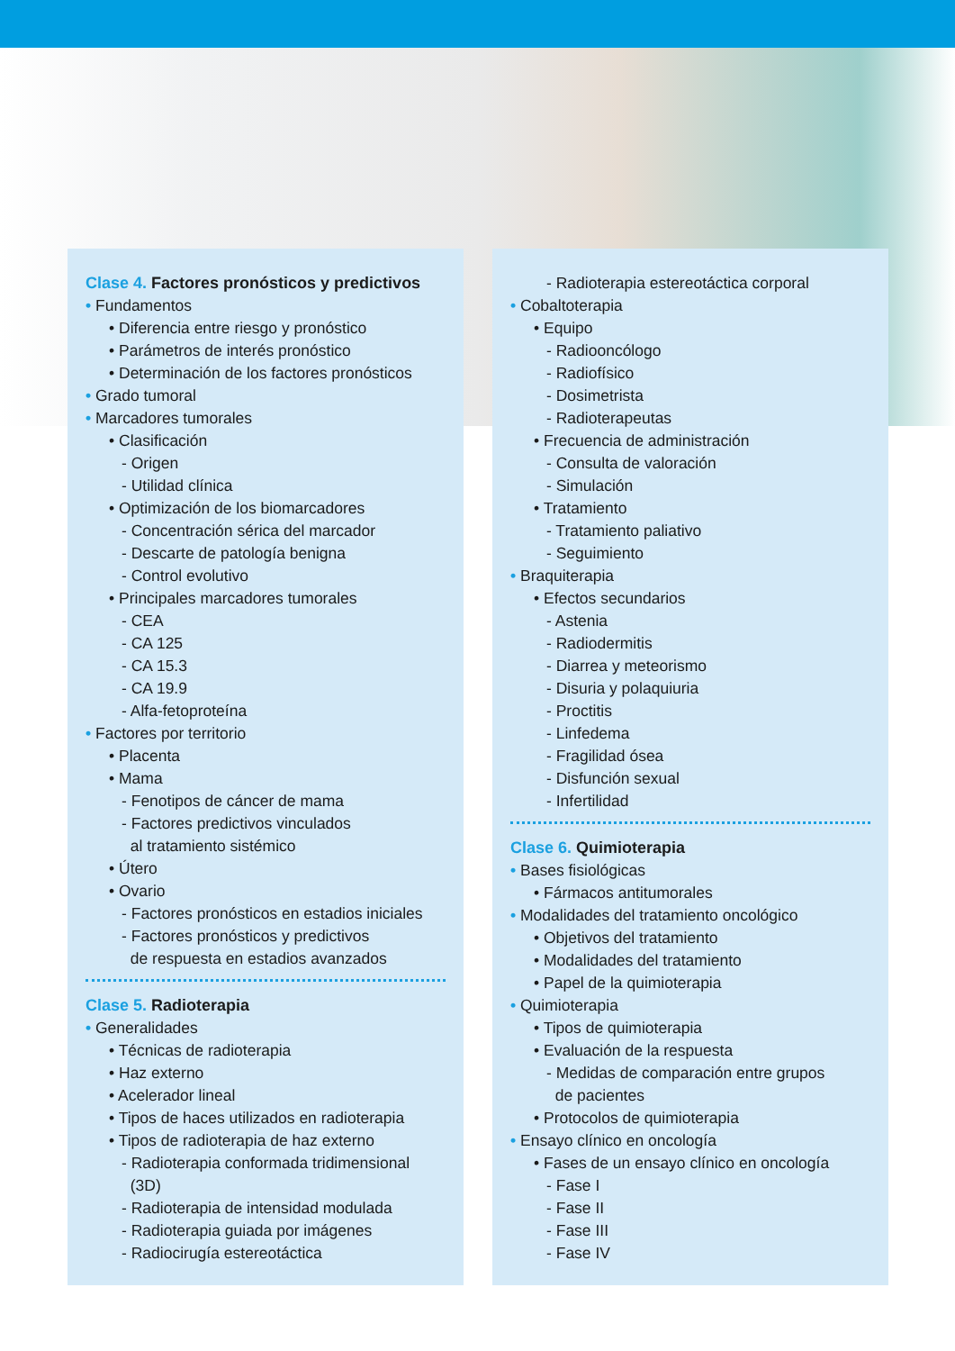Clase 4. Factores pronósticos y predictivos
• Fundamentos
• Diferencia entre riesgo y pronóstico
• Parámetros de interés pronóstico
• Determinación de los factores pronósticos
• Grado tumoral
• Marcadores tumorales
• Clasificación
- Origen
- Utilidad clínica
• Optimización de los biomarcadores
- Concentración sérica del marcador
- Descarte de patología benigna
- Control evolutivo
• Principales marcadores tumorales
- CEA
- CA 125
- CA 15.3
- CA 19.9
- Alfa-fetoproteína
• Factores por territorio
• Placenta
• Mama
- Fenotipos de cáncer de mama
- Factores predictivos vinculados
al tratamiento sistémico
• Útero
• Ovario
- Factores pronósticos en estadios iniciales
- Factores pronósticos y predictivos
de respuesta en estadios avanzados
Clase 5. Radioterapia
• Generalidades
• Técnicas de radioterapia
• Haz externo
• Acelerador lineal
• Tipos de haces utilizados en radioterapia
• Tipos de radioterapia de haz externo
- Radioterapia conformada tridimensional
(3D)
- Radioterapia de intensidad modulada
- Radioterapia guiada por imágenes
- Radiocirugía estereotáctica
- Radioterapia estereotáctica corporal
• Cobaltoterapia
• Equipo
- Radiooncólogo
- Radiofísico
- Dosimetrista
- Radioterapeutas
• Frecuencia de administración
- Consulta de valoración
- Simulación
• Tratamiento
- Tratamiento paliativo
- Seguimiento
• Braquiterapia
• Efectos secundarios
- Astenia
- Radiodermitis
- Diarrea y meteorismo
- Disuria y polaquiuria
- Proctitis
- Linfedema
- Fragilidad ósea
- Disfunción sexual
- Infertilidad
Clase 6. Quimioterapia
• Bases fisiológicas
• Fármacos antitumorales
• Modalidades del tratamiento oncológico
• Objetivos del tratamiento
• Modalidades del tratamiento
• Papel de la quimioterapia
• Quimioterapia
• Tipos de quimioterapia
• Evaluación de la respuesta
- Medidas de comparación entre grupos
de pacientes
• Protocolos de quimioterapia
• Ensayo clínico en oncología
• Fases de un ensayo clínico en oncología
- Fase I
- Fase II
- Fase III
- Fase IV